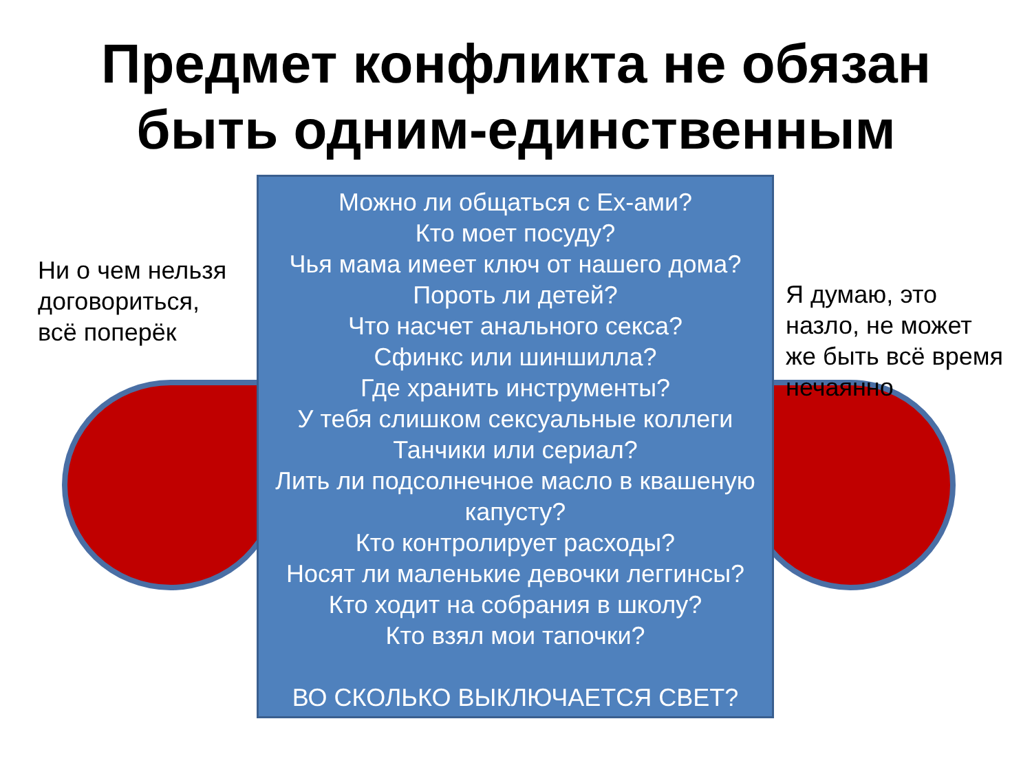Предмет конфликта не обязан
быть одним-единственным
Ни о чем нельзя
договориться,
всё поперёк
Можно ли общаться с Ex-ами?
Кто моет посуду?
Чья мама имеет ключ от нашего дома?
Пороть ли детей?
Что насчет анального секса?
Сфинкс или шиншилла?
Где хранить инструменты?
У тебя слишком сексуальные коллеги
Танчики или сериал?
Лить ли подсолнечное масло в квашеную
капусту?
Кто контролирует расходы?
Носят ли маленькие девочки леггинсы?
Кто ходит на собрания в школу?
Кто взял мои тапочки?
ВО СКОЛЬКО ВЫКЛЮЧАЕТСЯ СВЕТ?
Я думаю, это
назло, не может
же быть всё время
нечаянно